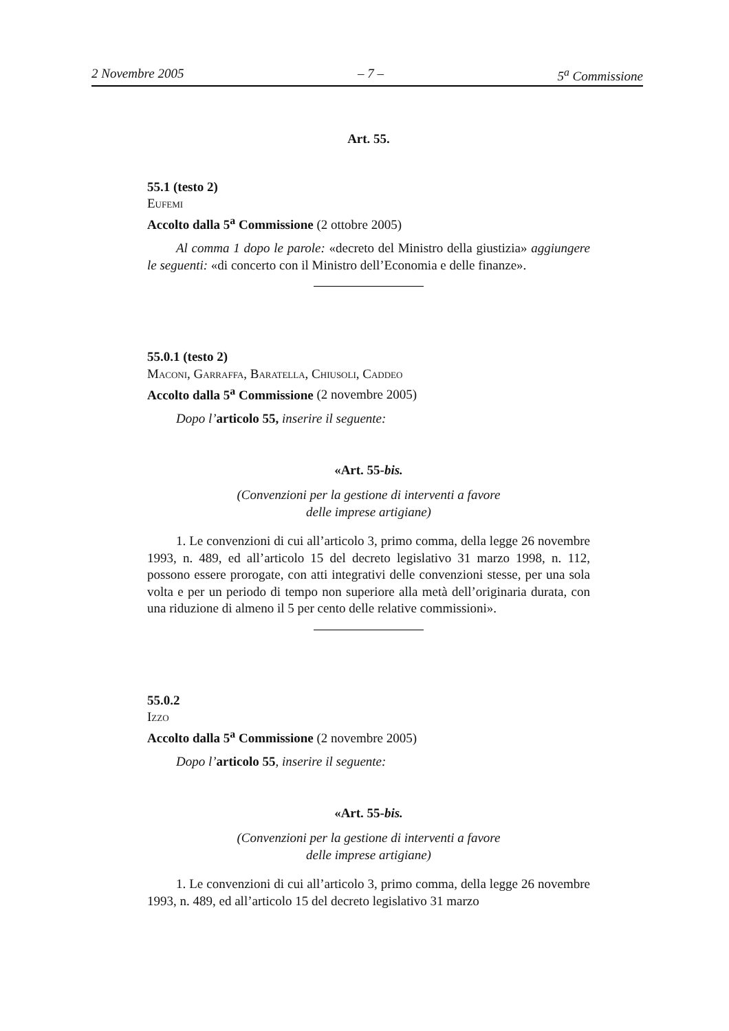2 Novembre 2005 – 7 – 5<sup>a</sup> Commissione
Art. 55.
55.1 (testo 2)
Eufemi
Accolto dalla 5<sup>a</sup> Commissione (2 ottobre 2005)
Al comma 1 dopo le parole: «decreto del Ministro della giustizia» aggiungere le seguenti: «di concerto con il Ministro dell’Economia e delle finanze».
55.0.1 (testo 2)
Maconi, Garraffa, Baratella, Chiusoli, Caddeo
Accolto dalla 5<sup>a</sup> Commissione (2 novembre 2005)
Dopo l’articolo 55, inserire il seguente:
«Art. 55-bis.
(Convenzioni per la gestione di interventi a favore
delle imprese artigiane)
1. Le convenzioni di cui all’articolo 3, primo comma, della legge 26 novembre 1993, n. 489, ed all’articolo 15 del decreto legislativo 31 marzo 1998, n. 112, possono essere prorogate, con atti integrativi delle convenzioni stesse, per una sola volta e per un periodo di tempo non superiore alla metà dell’originaria durata, con una riduzione di almeno il 5 per cento delle relative commissioni».
55.0.2
Izzo
Accolto dalla 5<sup>a</sup> Commissione (2 novembre 2005)
Dopo l’articolo 55, inserire il seguente:
«Art. 55-bis.
(Convenzioni per la gestione di interventi a favore
delle imprese artigiane)
1. Le convenzioni di cui all’articolo 3, primo comma, della legge 26 novembre 1993, n. 489, ed all’articolo 15 del decreto legislativo 31 marzo